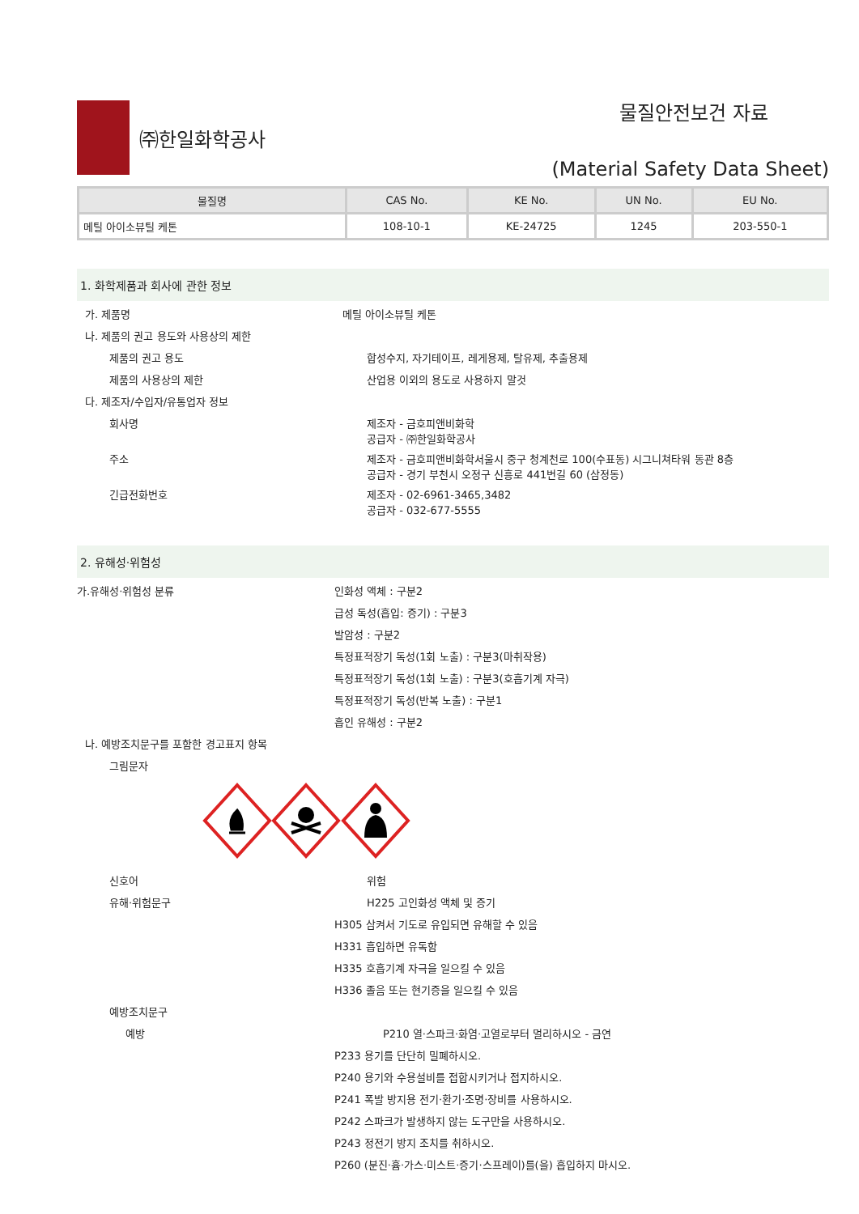㈜한일화학공사 물질안전보건 자료
(Material Safety Data Sheet)
| 물질명 | CAS No. | KE No. | UN No. | EU No. |
| --- | --- | --- | --- | --- |
| 메틸 아이소뷰틸 케톤 | 108-10-1 | KE-24725 | 1245 | 203-550-1 |
1. 화학제품과 회사에 관한 정보
가. 제품명 메틸 아이소뷰틸 케톤
나. 제품의 권고 용도와 사용상의 제한
제품의 권고 용도 합성수지, 자기테이프, 레게용제, 탈유제, 추출용제
제품의 사용상의 제한 산업용 이외의 용도로 사용하지 말것
다. 제조자/수입자/유통업자 정보
회사명 제조자 - 금호피앤비화학
공급자 - ㈜한일화학공사
주소 제조자 - 금호피앤비화학서울시 중구 청계천로 100(수표동) 시그니쳐타워 동관 8층
공급자 - 경기 부천시 오정구 신흥로 441번길 60 (삼정동)
긴급전화번호 제조자 - 02-6961-3465,3482
공급자 - 032-677-5555
2. 유해성·위험성
가.유해성·위험성 분류 인화성 액체 : 구분2
급성 독성(흡입: 증기) : 구분3
발암성 : 구분2
특정표적장기 독성(1회 노출) : 구분3(마취작용)
특정표적장기 독성(1회 노출) : 구분3(호흡기계 자극)
특정표적장기 독성(반복 노출) : 구분1
흡인 유해성 : 구분2
나. 예방조치문구를 포함한 경고표지 항목
그림문자
신호어 위험
유해·위험문구 H225 고인화성 액체 및 증기
H305 삼켜서 기도로 유입되면 유해할 수 있음
H331 흡입하면 유독함
H335 호흡기계 자극을 일으킬 수 있음
H336 졸음 또는 현기증을 일으킬 수 있음
예방조치문구
예방 P210 열·스파크·화염·고열로부터 멀리하시오 - 금연
P233 용기를 단단히 밀폐하시오.
P240 용기와 수용설비를 접합시키거나 접지하시오.
P241 폭발 방지용 전기·환기·조명·장비를 사용하시오.
P242 스파크가 발생하지 않는 도구만을 사용하시오.
P243 정전기 방지 조치를 취하시오.
P260 (분진·흄·가스·미스트·증기·스프레이)를(을) 흡입하지 마시오.